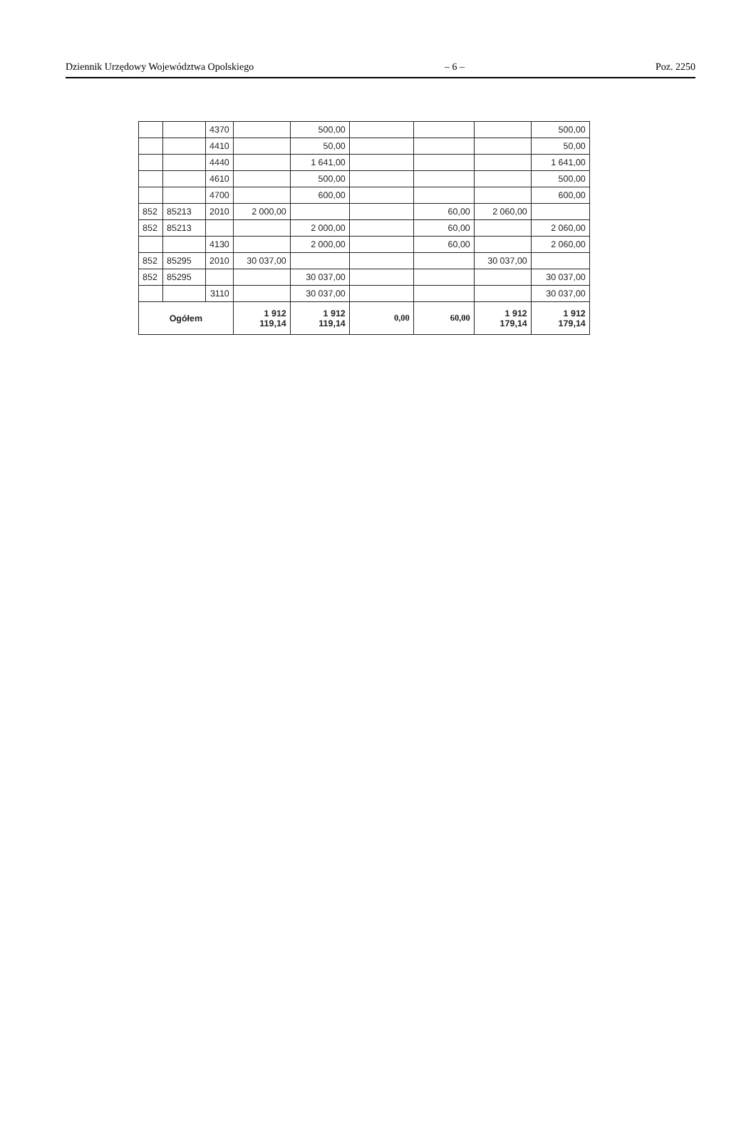Dziennik Urzędowy Województwa Opolskiego – 6 – Poz. 2250
| | | 4370 | | 500,00 | | | | 500,00 |
| | | 4410 | | 50,00 | | | | 50,00 |
| | | 4440 | | 1 641,00 | | | | 1 641,00 |
| | | 4610 | | 500,00 | | | | 500,00 |
| | | 4700 | | 600,00 | | | | 600,00 |
| 852 | 85213 | 2010 | 2 000,00 | | | 60,00 | 2 060,00 | |
| 852 | 85213 | | | 2 000,00 | | 60,00 | | 2 060,00 |
| | | 4130 | | 2 000,00 | | 60,00 | | 2 060,00 |
| 852 | 85295 | 2010 | 30 037,00 | | | | 30 037,00 | |
| 852 | 85295 | | | 30 037,00 | | | | 30 037,00 |
| | | 3110 | | 30 037,00 | | | | 30 037,00 |
| Ogółem | | | 1 912 119,14 | 1 912 119,14 | 0,00 | 60,00 | 1 912 179,14 | 1 912 179,14 |